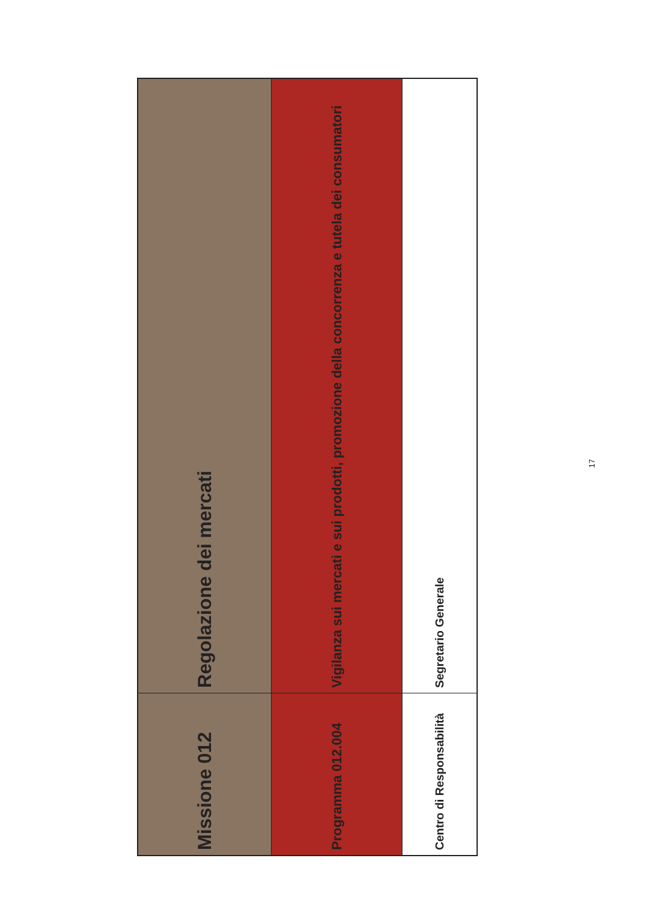Missione 012
Regolazione dei mercati
Programma 012.004
Vigilanza sui mercati e sui prodotti, promozione della concorrenza e tutela dei consumatori
Centro di Responsabilità
Segretario Generale
17